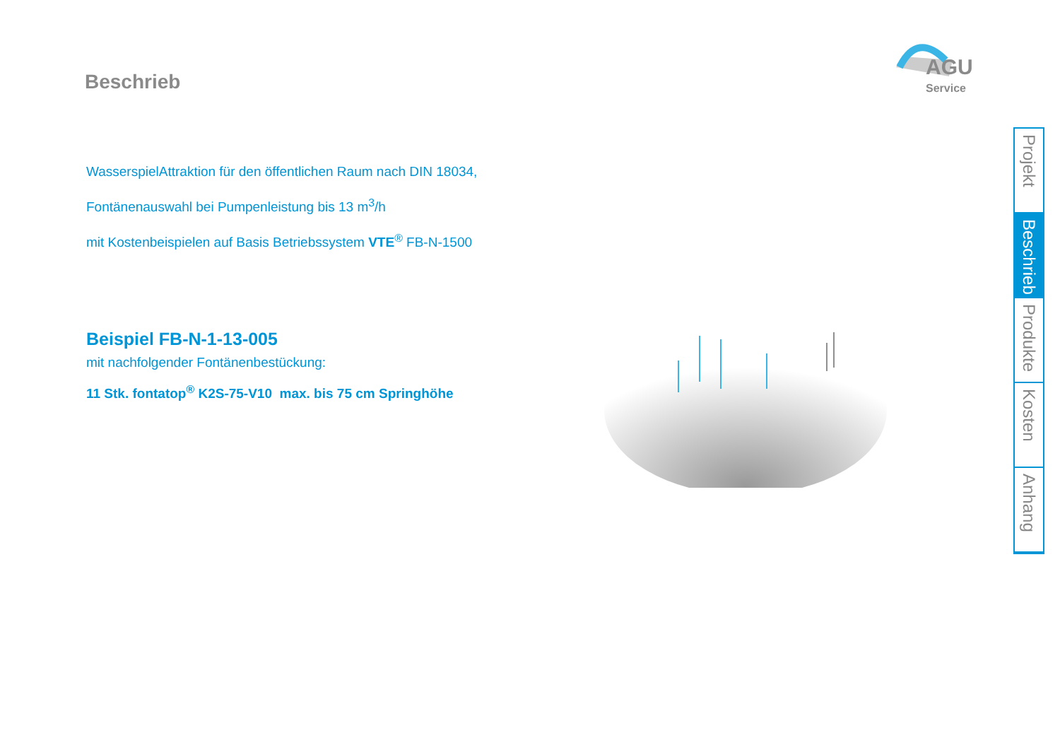AGU
Service
Beschrieb
WasserspielAttraktion für den öffentlichen Raum nach DIN 18034,
Fontänenauswahl bei Pumpenleistung bis 13 m<sup>3</sup>/h
mit Kostenbeispielen auf Basis Betriebssystem VTE<sup>®</sup> FB-N-1500
Beispiel FB-N-1-13-005
mit nachfolgender Fontänenbestückung:
11 Stk. fontatop<sup>®</sup> K2S-75-V10 max. bis 75 cm Springhöhe
Projekt
Beschrieb
Produkte
Kosten
Anhang